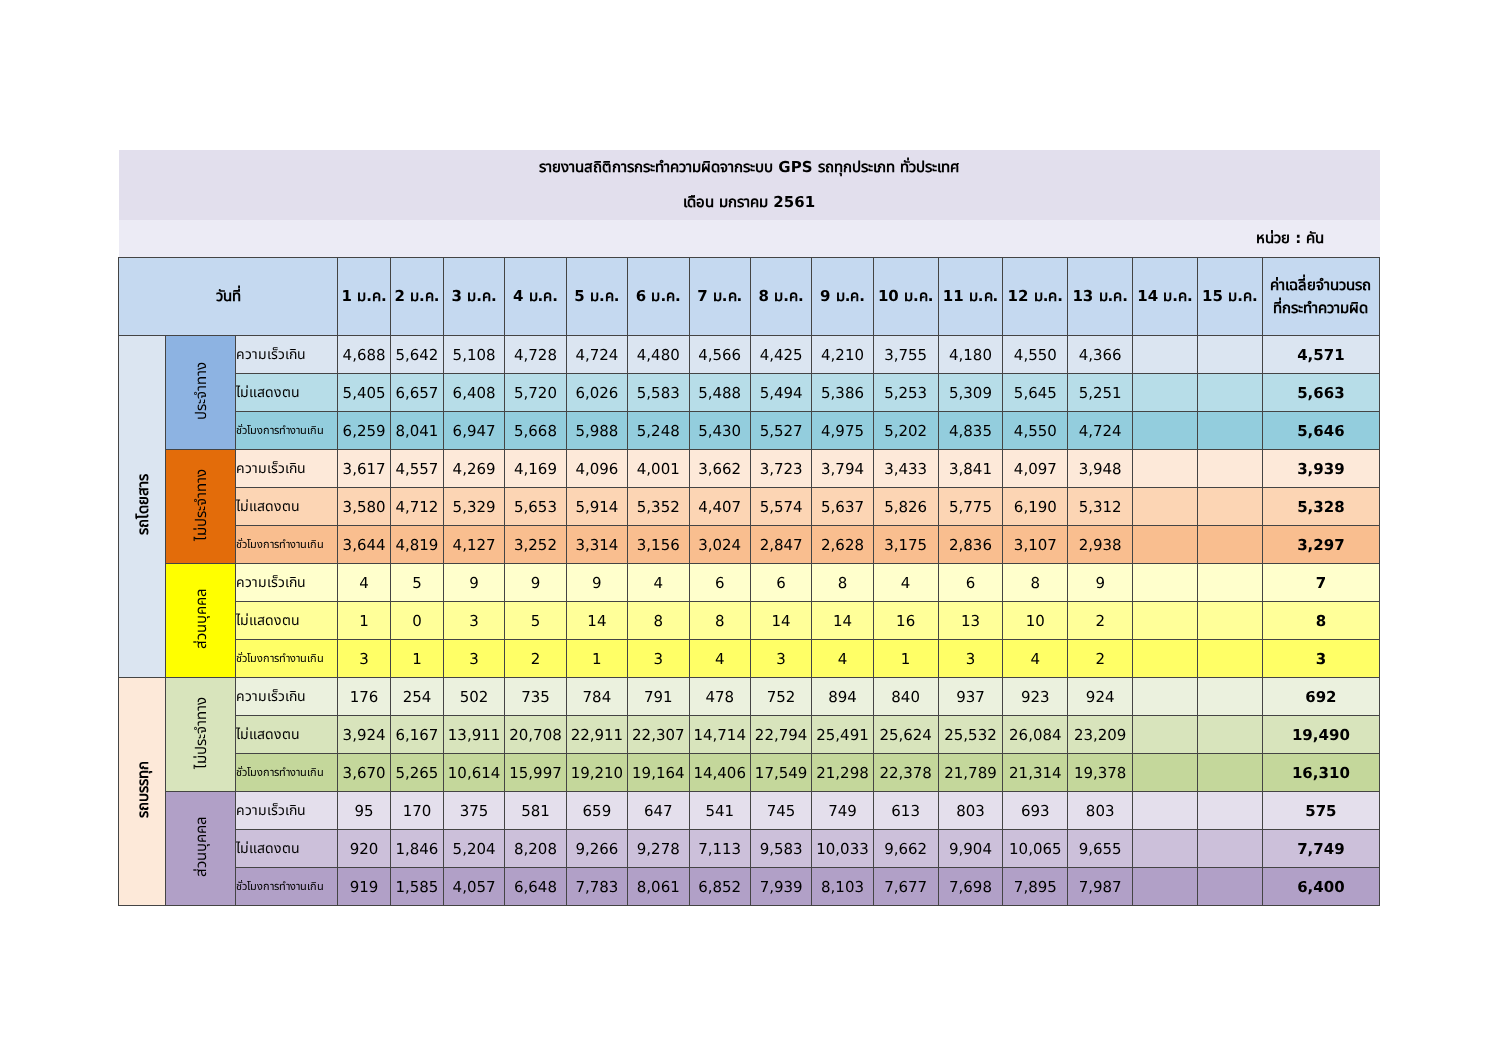| รายงานสถิติการกระทำความผิดจากระบบ GPS รถทุกประเภท ทั่วประเทศ | | | | | | | | | | | | | | | | | | |
| เดือน มกราคม 2561 | | | | | | | | | | | | | | | | | | |
| หน่วย : คัน | | | | | | | | | | | | | | | | | | |
| วันที่ | | | 1 ม.ค. | 2 ม.ค. | 3 ม.ค. | 4 ม.ค. | 5 ม.ค. | 6 ม.ค. | 7 ม.ค. | 8 ม.ค. | 9 ม.ค. | 10 ม.ค. | 11 ม.ค. | 12 ม.ค. | 13 ม.ค. | 14 ม.ค. | 15 ม.ค. | ค่าเฉลี่ยจำนวนรถ ที่กระทำความผิด |
| รถโดยสาร | ประจำทาง | ความเร็วเกิน | 4,688 | 5,642 | 5,108 | 4,728 | 4,724 | 4,480 | 4,566 | 4,425 | 4,210 | 3,755 | 4,180 | 4,550 | 4,366 | | | 4,571 |
| | | ไม่แสดงตน | 5,405 | 6,657 | 6,408 | 5,720 | 6,026 | 5,583 | 5,488 | 5,494 | 5,386 | 5,253 | 5,309 | 5,645 | 5,251 | | | 5,663 |
| | | ชั่วโมงการทำงานเกิน | 6,259 | 8,041 | 6,947 | 5,668 | 5,988 | 5,248 | 5,430 | 5,527 | 4,975 | 5,202 | 4,835 | 4,550 | 4,724 | | | 5,646 |
| | ไม่ประจำทาง | ความเร็วเกิน | 3,617 | 4,557 | 4,269 | 4,169 | 4,096 | 4,001 | 3,662 | 3,723 | 3,794 | 3,433 | 3,841 | 4,097 | 3,948 | | | 3,939 |
| | | ไม่แสดงตน | 3,580 | 4,712 | 5,329 | 5,653 | 5,914 | 5,352 | 4,407 | 5,574 | 5,637 | 5,826 | 5,775 | 6,190 | 5,312 | | | 5,328 |
| | | ชั่วโมงการทำงานเกิน | 3,644 | 4,819 | 4,127 | 3,252 | 3,314 | 3,156 | 3,024 | 2,847 | 2,628 | 3,175 | 2,836 | 3,107 | 2,938 | | | 3,297 |
| | ส่วนบุคคล | ความเร็วเกิน | 4 | 5 | 9 | 9 | 9 | 4 | 6 | 6 | 8 | 4 | 6 | 8 | 9 | | | 7 |
| | | ไม่แสดงตน | 1 | 0 | 3 | 5 | 14 | 8 | 8 | 14 | 14 | 16 | 13 | 10 | 2 | | | 8 |
| | | ชั่วโมงการทำงานเกิน | 3 | 1 | 3 | 2 | 1 | 3 | 4 | 3 | 4 | 1 | 3 | 4 | 2 | | | 3 |
| รถบรรทุก | ไม่ประจำทาง | ความเร็วเกิน | 176 | 254 | 502 | 735 | 784 | 791 | 478 | 752 | 894 | 840 | 937 | 923 | 924 | | | 692 |
| | | ไม่แสดงตน | 3,924 | 6,167 | 13,911 | 20,708 | 22,911 | 22,307 | 14,714 | 22,794 | 25,491 | 25,624 | 25,532 | 26,084 | 23,209 | | | 19,490 |
| | | ชั่วโมงการทำงานเกิน | 3,670 | 5,265 | 10,614 | 15,997 | 19,210 | 19,164 | 14,406 | 17,549 | 21,298 | 22,378 | 21,789 | 21,314 | 19,378 | | | 16,310 |
| | ส่วนบุคคล | ความเร็วเกิน | 95 | 170 | 375 | 581 | 659 | 647 | 541 | 745 | 749 | 613 | 803 | 693 | 803 | | | 575 |
| | | ไม่แสดงตน | 920 | 1,846 | 5,204 | 8,208 | 9,266 | 9,278 | 7,113 | 9,583 | 10,033 | 9,662 | 9,904 | 10,065 | 9,655 | | | 7,749 |
| | | ชั่วโมงการทำงานเกิน | 919 | 1,585 | 4,057 | 6,648 | 7,783 | 8,061 | 6,852 | 7,939 | 8,103 | 7,677 | 7,698 | 7,895 | 7,987 | | | 6,400 |